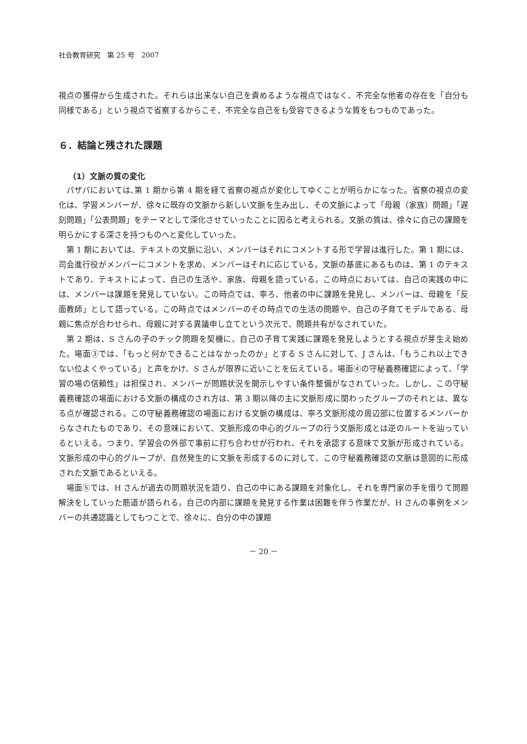社会教育研究　第 25 号　2007
視点の獲得から生成された。それらは出来ない自己を責めるような視点ではなく、不完全な他者の存在を「自分も同様である」という視点で省察するからこそ、不完全な自己をも受容できるような質をもつものであった。
６．結論と残された課題
（1）文脈の質の変化
パザパにおいては､第 1 期から第 4 期を経て省察の視点が変化してゆくことが明らかになった。省察の視点の変化は、学習メンバーが、徐々に既存の文脈から新しい文脈を生み出し、その文脈によって「母親（家族）問題」「遅刻問題」「公表問題」をテーマとして深化させていったことに因ると考えられる。文脈の質は、徐々に自己の課題を明らかにする深さを持つものへと変化していった。
第 1 期においては、テキストの文脈に沿い、メンバーはそれにコメントする形で学習は進行した。第 1 期には、司会進行役がメンバーにコメントを求め、メンバーはそれに応じている。文脈の基底にあるものは、第 1 のテキストであり、テキストによって、自己の生活や、家族、母親を語っている。この時点においては、自己の実践の中には、メンバーは課題を発見していない。この時点では、寧ろ、他者の中に課題を発見し、メンバーは、母親を「反面教師」として語っている。この時点ではメンバーのその時点での生活の問題や、自己の子育てモデルである、母親に焦点が合わせられ、母親に対する異議申し立てという次元で、問題共有がなされていた。
第 2 期は、S さんの子のチック問題を契機に、自己の子育て実践に課題を発見しようとする視点が芽生え始めた。場面③では、「もっと何かできることはなかったのか」とする S さんに対して、J さんは、「もうこれ以上できない位よくやっている」と声をかけ、S さんが限界に近いことを伝えている。場面④の守秘義務確認によって、「学習の場の信頼性」は担保され、メンバーが問題状況を開示しやすい条件整備がなされていった。しかし、この守秘義務確認の場面における文脈の構成のされ方は、第 3 期以降の主に文脈形成に関わったグループのそれとは、異なる点が確認される。この守秘義務確認の場面における文脈の構成は、寧ろ文脈形成の周辺部に位置するメンバーからなされたものであり、その意味において、文脈形成の中心的グループの行う文脈形成とは逆のルートを辿っているといえる。つまり、学習会の外部で事前に打ち合わせが行われ、それを承認する意味で文脈が形成されている。文脈形成の中心的グループが、自然発生的に文脈を形成するのに対して、この守秘義務確認の文脈は意図的に形成された文脈であるといえる。
場面⑤では、H さんが過去の問題状況を語り、自己の中にある課題を対象化し、それを専門家の手を借りて問題解決をしていった筋道が語られる。自己の内部に課題を発見する作業は困難を伴う作業だが、H さんの事例をメンバーの共通認識としてもつことで、徐々に、自分の中の課題
－ 20 －